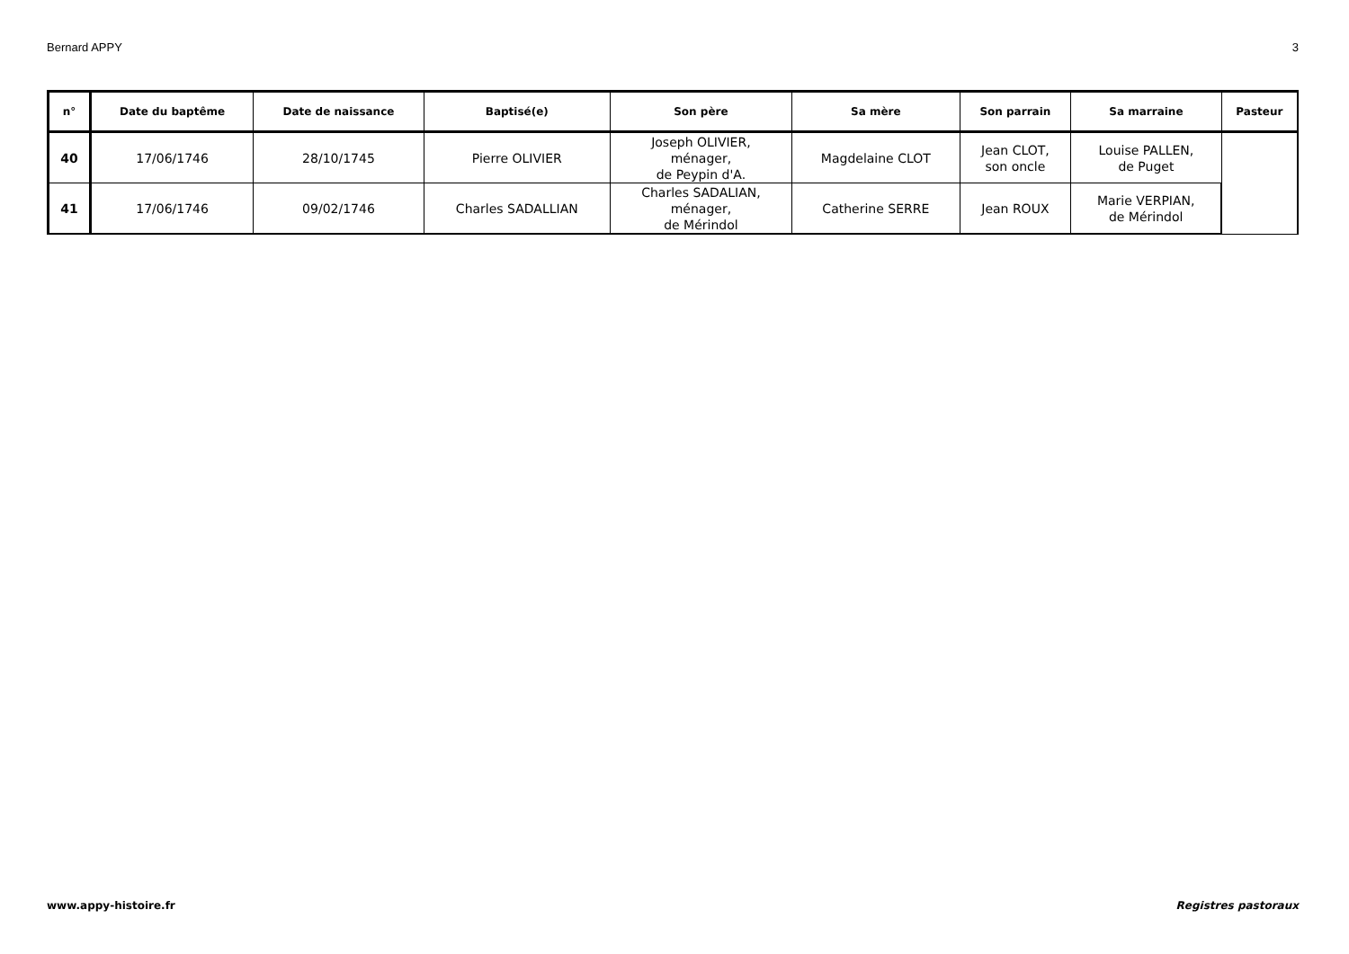Bernard APPY 3
| n° | Date du baptême | Date de naissance | Baptisé(e) | Son père | Sa mère | Son parrain | Sa marraine | Pasteur |
| --- | --- | --- | --- | --- | --- | --- | --- | --- |
| 40 | 17/06/1746 | 28/10/1745 | Pierre OLIVIER | Joseph OLIVIER, ménager, de Peypin d'A. | Magdelaine CLOT | Jean CLOT, son oncle | Louise PALLEN, de Puget | |
| 41 | 17/06/1746 | 09/02/1746 | Charles SADALLIAN | Charles SADALIAN, ménager, de Mérindol | Catherine SERRE | Jean ROUX | Marie VERPIAN, de Mérindol | |
www.appy-histoire.fr Registres pastoraux